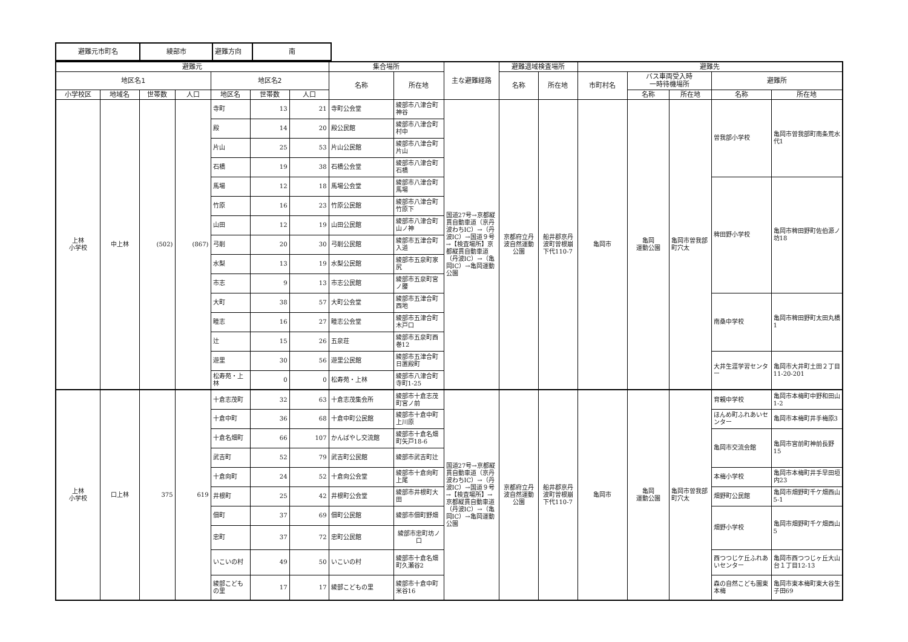| 避難元市町名 | 綾部市 | 避難方向 | 南 |
| 避難元 | | | | | | | 集合場所 | | 主な避難経路 | 避難退域検査場所 | | 避難先 | | | | |
| --- | --- | --- | --- | --- | --- | --- | --- | --- | --- | --- | --- | --- | --- | --- | --- | --- |
| 地区名1 | | | | 地区名2 | | | 名称 | 所在地 | | 名称 | 所在地 | 市町村名 | バス車両受入時 一時待機場所 | | 避難所 | |
| 小学校区 | 地域名 | 世帯数 | 人口 | 地区名 | 世帯数 | 人口 | | | | | | | 名称 | 所在地 | 名称 | 所在地 |
| 上林 小学校 | 中上林 | (502) | (867) | 寺町 | 13 | 21 | 寺町公会堂 | 綾部市八津合町神谷 | 国道27号→京都縦貫自動車道（京丹波わちIC）→（丹波IC）→国道９号→【検査場所】京都縦貫自動車道（丹波IC）→（亀岡IC）→亀岡運動公園 | 京都府立丹波自然運動公園 | 船井郡京丹波町曽根崩下代110-7 | 亀岡市 | 亀岡 運動公園 | 亀岡市曽我部町穴太 | 曽我部小学校 | 亀岡市曽我部町南条荒水代1 |
| | | | | 殿 | 14 | 20 | 殿公民館 | 綾部市八津合町村中 | | | | | | | | |
| | | | | 片山 | 25 | 53 | 片山公民館 | 綾部市八津合町片山 | | | | | | | | |
| | | | | 石橋 | 19 | 38 | 石橋公会堂 | 綾部市八津合町石橋 | | | | | | | | |
| | | | | 馬場 | 12 | 18 | 馬場公会堂 | 綾部市八津合町馬場 | | | | | | | 稗田野小学校 | 亀岡市稗田野町佐伯源ノ坊18 |
| | | | | 竹原 | 16 | 23 | 竹原公民館 | 綾部市八津合町竹原下 | | | | | | | | |
| | | | | 山田 | 12 | 19 | 山田公民館 | 綾部市八津合町山ノ神 | | | | | | | | |
| | | | | 弓削 | 20 | 30 | 弓削公民館 | 綾部市五津合町入道 | | | | | | | | |
| | | | | 水梨 | 13 | 19 | 水梨公民館 | 綾部市五泉町家尻 | | | | | | | | |
| | | | | 市志 | 9 | 13 | 市志公民館 | 綾部市五泉町宮ノ腰 | | | | | | | | |
| | | | | 大町 | 38 | 57 | 大町公会堂 | 綾部市五津合町西地 | | | | | | | 南桑中学校 | 亀岡市稗田野町太田丸橋1 |
| | | | | 睦志 | 16 | 27 | 睦志公会堂 | 綾部市五津合町木戸口 | | | | | | | | |
| | | | | 辻 | 15 | 26 | 五泉荘 | 綾部市五泉町西巻12 | | | | | | | | |
| | | | | 遊里 | 30 | 56 | 遊里公民館 | 綾部市五津合町日置殿町 | | | | | | | 大井生涯学習センター | 亀岡市大井町土田２丁目11-20-201 |
| | | | | 松寿苑・上林 | 0 | 0 | 松寿苑・上林 | 綾部市八津合町寺町1-25 | | | | | | | | |
| 上林 小学校 | 口上林 | 375 | 619 | 十倉志茂町 | 32 | 63 | 十倉志茂集会所 | 綾部市十倉志茂町宮ノ前 | 国道27号→京都縦貫自動車道（京丹波わちIC）→（丹波IC）→国道９号→【検査場所】→京都縦貫自動車道（丹波IC）→（亀岡IC）→亀岡運動公園 | 京都府立丹波自然運動公園 | 船井郡京丹波町曽根崩下代110-7 | 亀岡市 | 亀岡 運動公園 | 亀岡市曽我部町穴太 | 育親中学校 | 亀岡市本梅町中野和田山1-2 |
| | | | | 十倉中町 | 36 | 68 | 十倉中町公民館 | 綾部市十倉中町上川原 | | | | | | | ほんめ町ふれあいセンター | 亀岡市本梅町井手梅原3 |
| | | | | 十倉名畑町 | 66 | 107 | かんばやし交流館 | 綾部市十倉名畑町矢戸18-6 | | | | | | | 亀岡市交流会館 | 亀岡市宮前町神前長野15 |
| | | | | 武吉町 | 52 | 79 | 武吉町公民館 | 綾部市武吉町辻 | | | | | | | | |
| | | | | 十倉向町 | 24 | 52 | 十倉向公会堂 | 綾部市十倉向町上尾 | | | | | | | 本梅小学校 | 亀岡市本梅町井手早田垣内23 |
| | | | | 井根町 | 25 | 42 | 井根町公会堂 | 綾部市井根町大田 | | | | | | | 畑野町公民館 | 亀岡市畑野町千ケ畑西山5-1 |
| | | | | 佃町 | 37 | 69 | 佃町公民館 | 綾部市佃町野畑 | | | | | | | 畑野小学校 | 亀岡市畑野町千ケ畑西山5 |
| | | | | 忠町 | 37 | 72 | 忠町公民館 | 綾部市忠町坊ノ口 | | | | | | | | |
| | | | | いこいの村 | 49 | 50 | いこいの村 | 綾部市十倉名畑町久瀬谷2 | | | | | | | 西つつじケ丘ふれあいセンター | 亀岡市西つつじヶ丘大山台１丁目12-13 |
| | | | | 綾部こどもの里 | 17 | 17 | 綾部こどもの里 | 綾部市十倉中町米谷16 | | | | | | | 森の自然こども園東本梅 | 亀岡市東本梅町東大谷生子田69 |